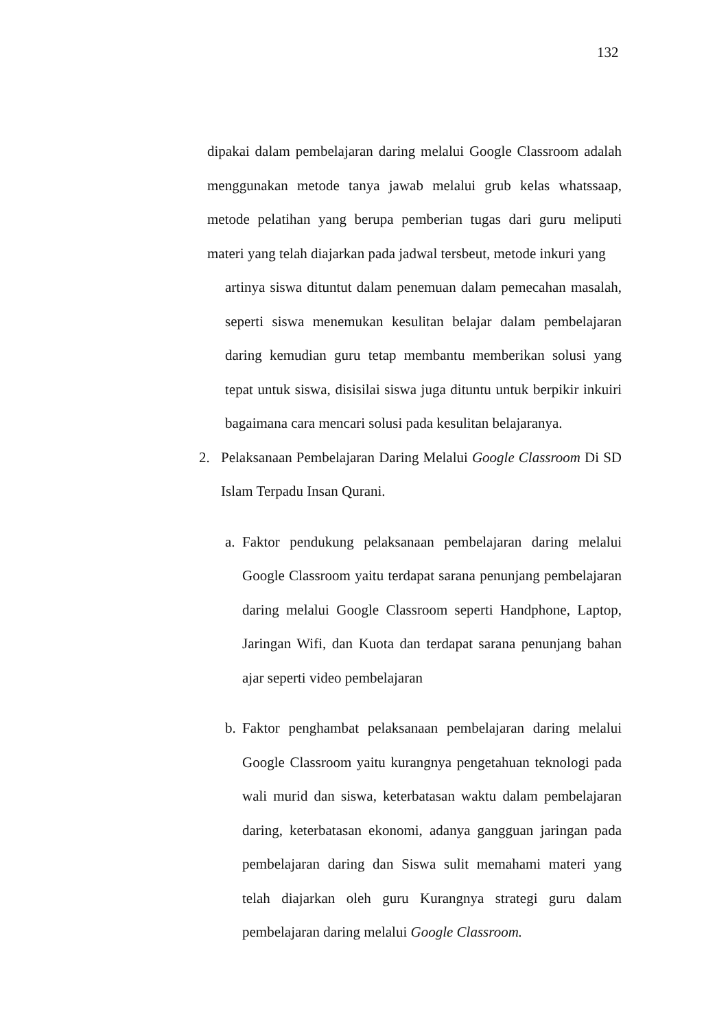132
dipakai dalam pembelajaran daring melalui Google Classroom adalah menggunakan metode tanya jawab melalui grub kelas whatssaap, metode pelatihan yang berupa pemberian tugas dari guru meliputi materi yang telah diajarkan pada jadwal tersbeut, metode inkuri yang
artinya siswa dituntut dalam penemuan dalam pemecahan masalah, seperti siswa menemukan kesulitan belajar dalam pembelajaran daring kemudian guru tetap membantu memberikan solusi yang tepat untuk siswa, disisilai siswa juga dituntu untuk berpikir inkuiri bagaimana cara mencari solusi pada kesulitan belajaranya.
2. Pelaksanaan Pembelajaran Daring Melalui Google Classroom Di SD Islam Terpadu Insan Qurani.
a.
Faktor pendukung pelaksanaan pembelajaran daring melalui Google Classroom yaitu terdapat sarana penunjang pembelajaran daring melalui Google Classroom seperti Handphone, Laptop, Jaringan Wifi, dan Kuota dan terdapat sarana penunjang bahan ajar seperti video pembelajaran
b.
Faktor penghambat pelaksanaan pembelajaran daring melalui Google Classroom yaitu kurangnya pengetahuan teknologi pada wali murid dan siswa, keterbatasan waktu dalam pembelajaran daring, keterbatasan ekonomi, adanya gangguan jaringan pada pembelajaran daring dan Siswa sulit memahami materi yang telah diajarkan oleh guru Kurangnya strategi guru dalam pembelajaran daring melalui Google Classroom.